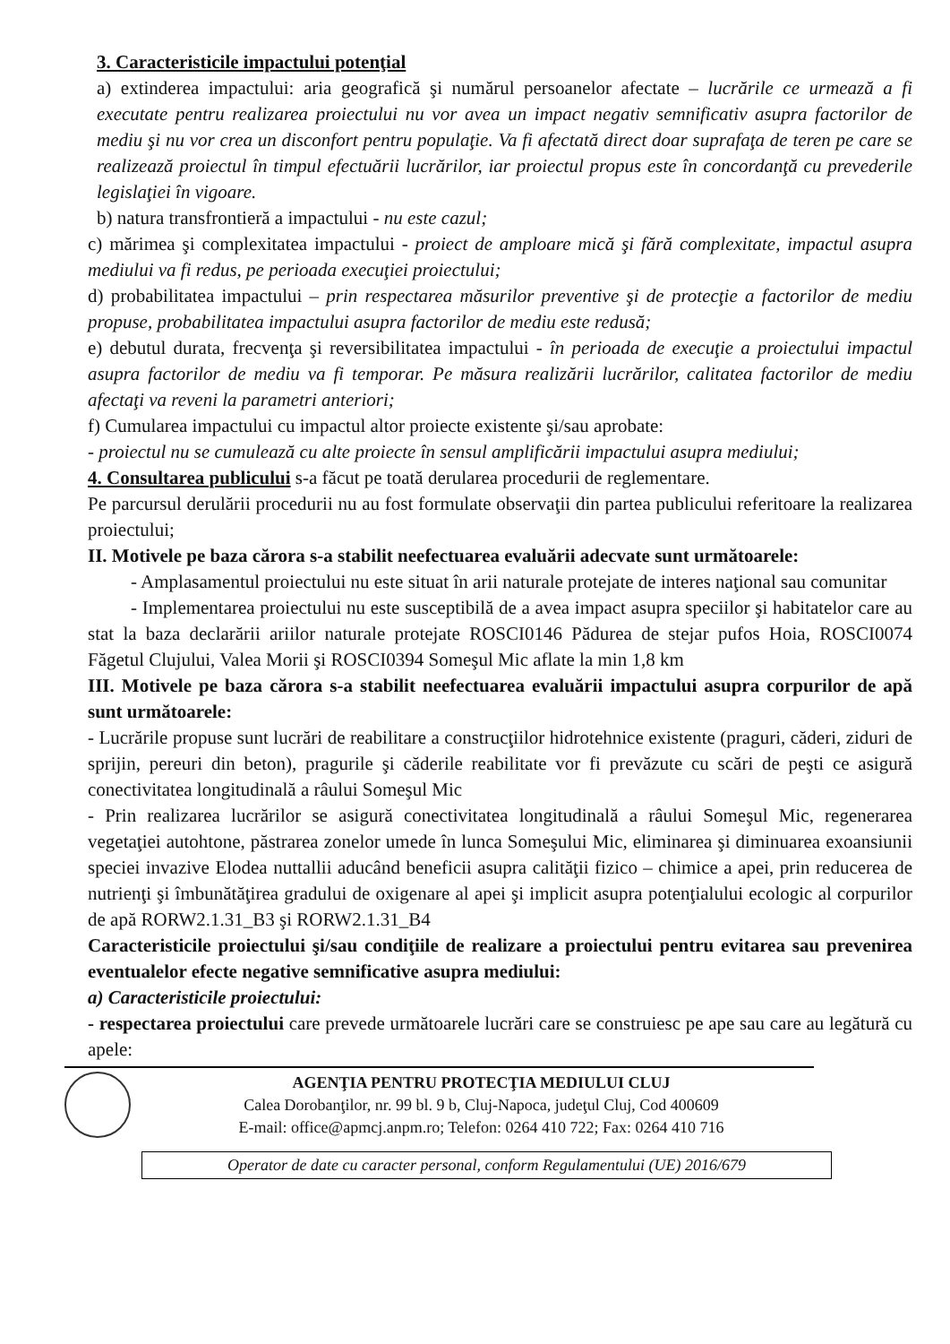3. Caracteristicile impactului potenţial
a) extinderea impactului: aria geografică şi numărul persoanelor afectate – lucrările ce urmează a fi executate pentru realizarea proiectului nu vor avea un impact negativ semnificativ asupra factorilor de mediu şi nu vor crea un disconfort pentru populaţie. Va fi afectată direct doar suprafaţa de teren pe care se realizează proiectul în timpul efectuării lucrărilor, iar proiectul propus este în concordanţă cu prevederile legislaţiei în vigoare.
b) natura transfrontieră a impactului - nu este cazul;
c) mărimea şi complexitatea impactului - proiect de amploare mică şi fără complexitate, impactul asupra mediului va fi redus, pe perioada execuţiei proiectului;
d) probabilitatea impactului – prin respectarea măsurilor preventive şi de protecţie a factorilor de mediu propuse, probabilitatea impactului asupra factorilor de mediu este redusă;
e) debutul durata, frecvenţa şi reversibilitatea impactului - în perioada de execuţie a proiectului impactul asupra factorilor de mediu va fi temporar. Pe măsura realizării lucrărilor, calitatea factorilor de mediu afectaţi va reveni la parametri anteriori;
f) Cumularea impactului cu impactul altor proiecte existente şi/sau aprobate:
- proiectul nu se cumulează cu alte proiecte în sensul amplificării impactului asupra mediului;
4. Consultarea publicului s-a făcut pe toată derularea procedurii de reglementare.
Pe parcursul derulării procedurii nu au fost formulate observaţii din partea publicului referitoare la realizarea proiectului;
II. Motivele pe baza cărora s-a stabilit neefectuarea evaluării adecvate sunt următoarele:
- Amplasamentul proiectului nu este situat în arii naturale protejate de interes naţional sau comunitar
- Implementarea proiectului nu este susceptibilă de a avea impact asupra speciilor şi habitatelor care au stat la baza declarării ariilor naturale protejate ROSCI0146 Pădurea de stejar pufos Hoia, ROSCI0074 Făgetul Clujului, Valea Morii şi ROSCI0394 Someşul Mic aflate la min 1,8 km
III. Motivele pe baza cărora s-a stabilit neefectuarea evaluării impactului asupra corpurilor de apă sunt următoarele:
- Lucrările propuse sunt lucrări de reabilitare a construcţiilor hidrotehnice existente (praguri, căderi, ziduri de sprijin, pereuri din beton), pragurile şi căderile reabilitate vor fi prevăzute cu scări de peşti ce asigură conectivitatea longitudinală a râului Someşul Mic
- Prin realizarea lucrărilor se asigură conectivitatea longitudinală a râului Someşul Mic, regenerarea vegetaţiei autohtone, păstrarea zonelor umede în lunca Someşului Mic, eliminarea şi diminuarea exoansiunii speciei invazive Elodea nuttallii aducând beneficii asupra calităţii fizico – chimice a apei, prin reducerea de nutrienţi şi îmbunătăţirea gradului de oxigenare al apei şi implicit asupra potenţialului ecologic al corpurilor de apă RORW2.1.31_B3 şi RORW2.1.31_B4
Caracteristicile proiectului şi/sau condiţiile de realizare a proiectului pentru evitarea sau prevenirea eventualelor efecte negative semnificative asupra mediului:
a) Caracteristicile proiectului:
- respectarea proiectului care prevede următoarele lucrări care se construiesc pe ape sau care au legătură cu apele:
AGENŢIA PENTRU PROTECŢIA MEDIULUI CLUJ
Calea Dorobanţilor, nr. 99 bl. 9 b, Cluj-Napoca, judeţul Cluj, Cod 400609
E-mail: office@apmcj.anpm.ro; Telefon: 0264 410 722; Fax: 0264 410 716
Operator de date cu caracter personal, conform Regulamentului (UE) 2016/679